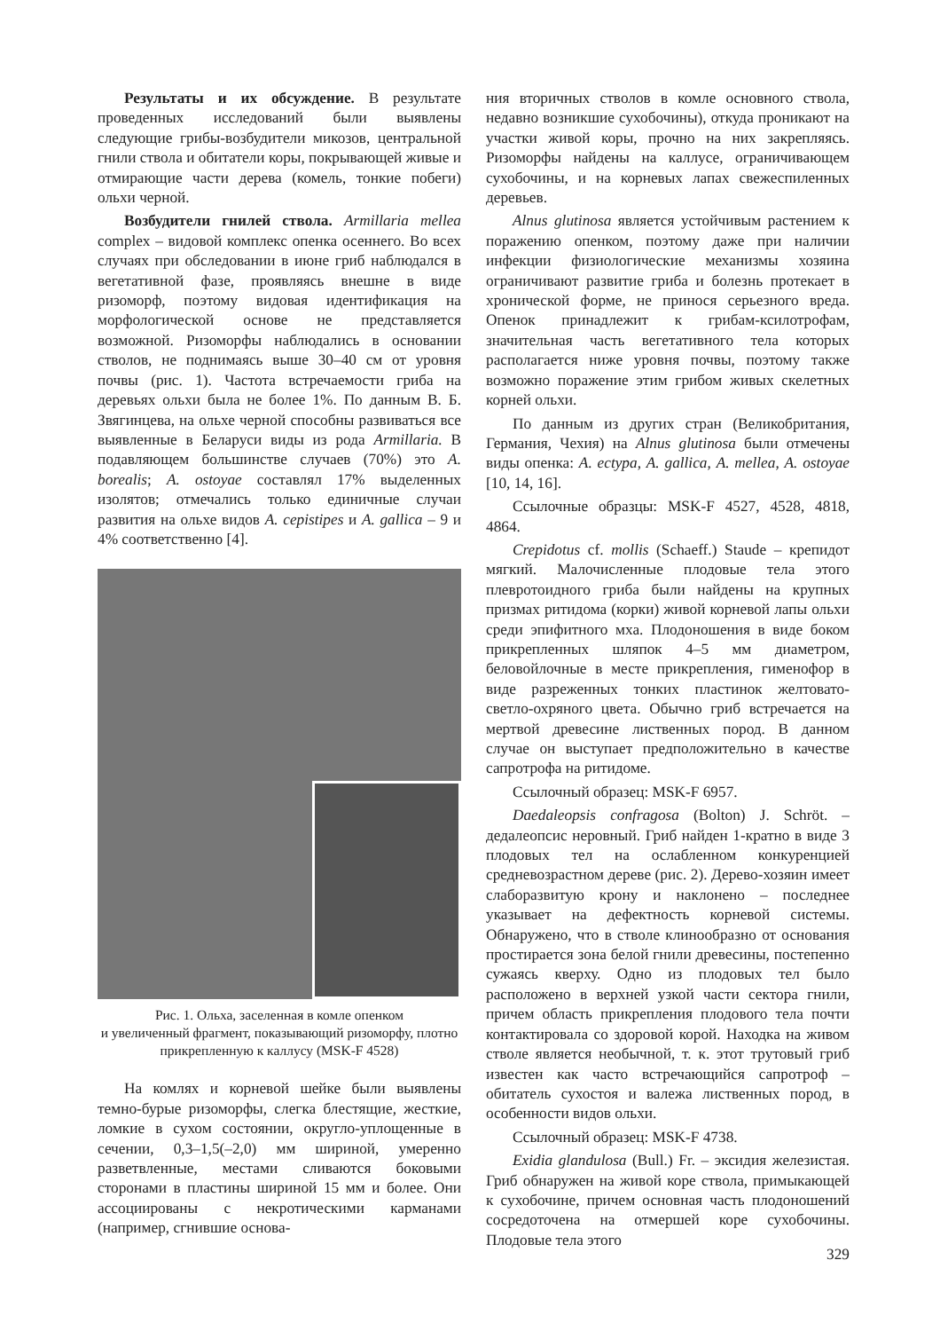Результаты и их обсуждение. В результате проведенных исследований были выявлены следующие грибы-возбудители микозов, центральной гнили ствола и обитатели коры, покрывающей живые и отмирающие части дерева (комель, тонкие побеги) ольхи черной.
Возбудители гнилей ствола. Armillaria mellea complex – видовой комплекс опенка осеннего. Во всех случаях при обследовании в июне гриб наблюдался в вегетативной фазе, проявляясь внешне в виде ризоморф, поэтому видовая идентификация на морфологической основе не представляется возможной. Ризоморфы наблюдались в основании стволов, не поднимаясь выше 30–40 см от уровня почвы (рис. 1). Частота встречаемости гриба на деревьях ольхи была не более 1%. По данным В. Б. Звягинцева, на ольхе черной способны развиваться все выявленные в Беларуси виды из рода Armillaria. В подавляющем большинстве случаев (70%) это A. borealis; A. ostoyae составлял 17% выделенных изолятов; отмечались только единичные случаи развития на ольхе видов A. cepistipes и A. gallica – 9 и 4% соответственно [4].
Рис. 1. Ольха, заселенная в комле опенком
и увеличенный фрагмент, показывающий ризоморфу, плотно прикрепленную к каллусу (MSK-F 4528)
На комлях и корневой шейке были выявлены темно-бурые ризоморфы, слегка блестящие, жесткие, ломкие в сухом состоянии, округло-уплощенные в сечении, 0,3–1,5(–2,0) мм шириной, умеренно разветвленные, местами сливаются боковыми сторонами в пластины шириной 15 мм и более. Они ассоциированы с некротическими карманами (например, сгнившие основа-
ния вторичных стволов в комле основного ствола, недавно возникшие сухобочины), откуда проникают на участки живой коры, прочно на них закрепляясь. Ризоморфы найдены на каллусе, ограничивающем сухобочины, и на корневых лапах свежеспиленных деревьев.
Alnus glutinosa является устойчивым растением к поражению опенком, поэтому даже при наличии инфекции физиологические механизмы хозяина ограничивают развитие гриба и болезнь протекает в хронической форме, не принося серьезного вреда. Опенок принадлежит к грибам-ксилотрофам, значительная часть вегетативного тела которых располагается ниже уровня почвы, поэтому также возможно поражение этим грибом живых скелетных корней ольхи.
По данным из других стран (Великобритания, Германия, Чехия) на Alnus glutinosa были отмечены виды опенка: A. ectypa, A. gallica, A. mellea, A. ostoyae [10, 14, 16].
Ссылочные образцы: MSK-F 4527, 4528, 4818, 4864.
Crepidotus cf. mollis (Schaeff.) Staude – крепидот мягкий. Малочисленные плодовые тела этого плевротоидного гриба были найдены на крупных призмах ритидома (корки) живой корневой лапы ольхи среди эпифитного мха. Плодоношения в виде боком прикрепленных шляпок 4–5 мм диаметром, беловойлочные в месте прикрепления, гименофор в виде разреженных тонких пластинок желтовато-светло-охряного цвета. Обычно гриб встречается на мертвой древесине лиственных пород. В данном случае он выступает предположительно в качестве сапротрофа на ритидоме.
Ссылочный образец: MSK-F 6957.
Daedaleopsis confragosa (Bolton) J. Schröt. – дедалеопсис неровный. Гриб найден 1-кратно в виде 3 плодовых тел на ослабленном конкуренцией средневозрастном дереве (рис. 2). Дерево-хозяин имеет слаборазвитую крону и наклонено – последнее указывает на дефектность корневой системы. Обнаружено, что в стволе клинообразно от основания простирается зона белой гнили древесины, постепенно сужаясь кверху. Одно из плодовых тел было расположено в верхней узкой части сектора гнили, причем область прикрепления плодового тела почти контактировала со здоровой корой. Находка на живом стволе является необычной, т. к. этот трутовый гриб известен как часто встречающийся сапротроф – обитатель сухостоя и валежа лиственных пород, в особенности видов ольхи.
Ссылочный образец: MSK-F 4738.
Exidia glandulosa (Bull.) Fr. – эксидия железистая. Гриб обнаружен на живой коре ствола, примыкающей к сухобочине, причем основная часть плодоношений сосредоточена на отмершей коре сухобочины. Плодовые тела этого
329